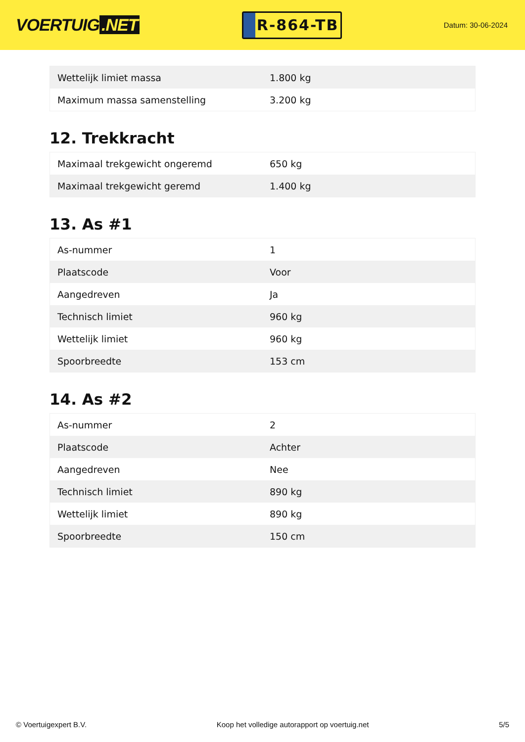VOERTUIG.NET
R-864-TB
Datum: 30-06-2024
| Wettelijk limiet massa | 1.800 kg |
| Maximum massa samenstelling | 3.200 kg |
12. Trekkracht
| Maximaal trekgewicht ongeremd | 650 kg |
| Maximaal trekgewicht geremd | 1.400 kg |
13. As #1
| As-nummer | 1 |
| Plaatscode | Voor |
| Aangedreven | Ja |
| Technisch limiet | 960 kg |
| Wettelijk limiet | 960 kg |
| Spoorbreedte | 153 cm |
14. As #2
| As-nummer | 2 |
| Plaatscode | Achter |
| Aangedreven | Nee |
| Technisch limiet | 890 kg |
| Wettelijk limiet | 890 kg |
| Spoorbreedte | 150 cm |
© Voertuigexpert B.V. Koop het volledige autorapport op voertuig.net 5/5